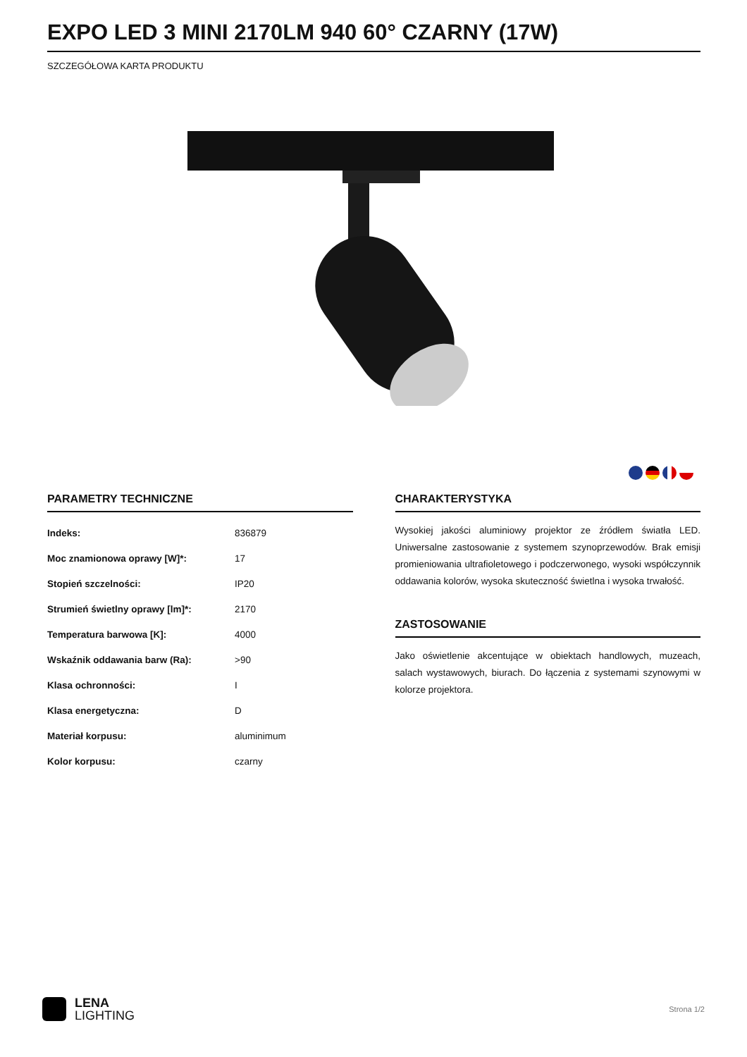EXPO LED 3 MINI 2170LM 940 60° CZARNY (17W)
SZCZEGÓŁOWA KARTA PRODUKTU
PARAMETRY TECHNICZNE
| Indeks: | 836879 |
| Moc znamionowa oprawy [W]*: | 17 |
| Stopień szczelności: | IP20 |
| Strumień świetlny oprawy [lm]*: | 2170 |
| Temperatura barwowa [K]: | 4000 |
| Wskaźnik oddawania barw (Ra): | >90 |
| Klasa ochronności: | I |
| Klasa energetyczna: | D |
| Materiał korpusu: | aluminimum |
| Kolor korpusu: | czarny |
CHARAKTERYSTYKA
Wysokiej jakości aluminiowy projektor ze źródłem światła LED. Uniwersalne zastosowanie z systemem szynoprzewodów. Brak emisji promieniowania ultrafioletowego i podczerwonego, wysoki współczynnik oddawania kolorów, wysoka skuteczność świetlna i wysoka trwałość.
ZASTOSOWANIE
Jako oświetlenie akcentujące w obiektach handlowych, muzeach, salach wystawowych, biurach. Do łączenia z systemami szynowymi w kolorze projektora.
LENA
LIGHTING
Strona 1/2